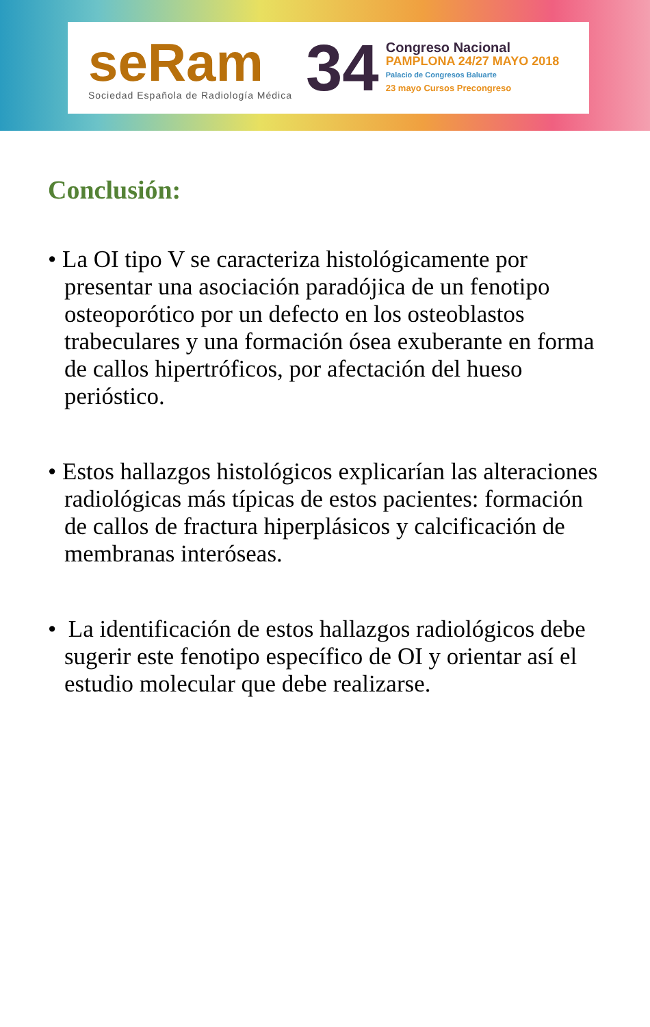seRam
Sociedad Española de Radiología Médica
34
Congreso Nacional
PAMPLONA 24/27 MAYO 2018
Palacio de Congresos Baluarte
23 mayo Cursos Precongreso
Conclusión:
• La OI tipo V se caracteriza histológicamente por presentar una asociación paradójica de un fenotipo osteoporótico por un defecto en los osteoblastos trabeculares y una formación ósea exuberante en forma de callos hipertróficos, por afectación del hueso perióstico.
• Estos hallazgos histológicos explicarían las alteraciones radiológicas más típicas de estos pacientes: formación de callos de fractura hiperplásicos y calcificación de membranas interóseas.
• La identificación de estos hallazgos radiológicos debe sugerir este fenotipo específico de OI y orientar así el estudio molecular que debe realizarse.